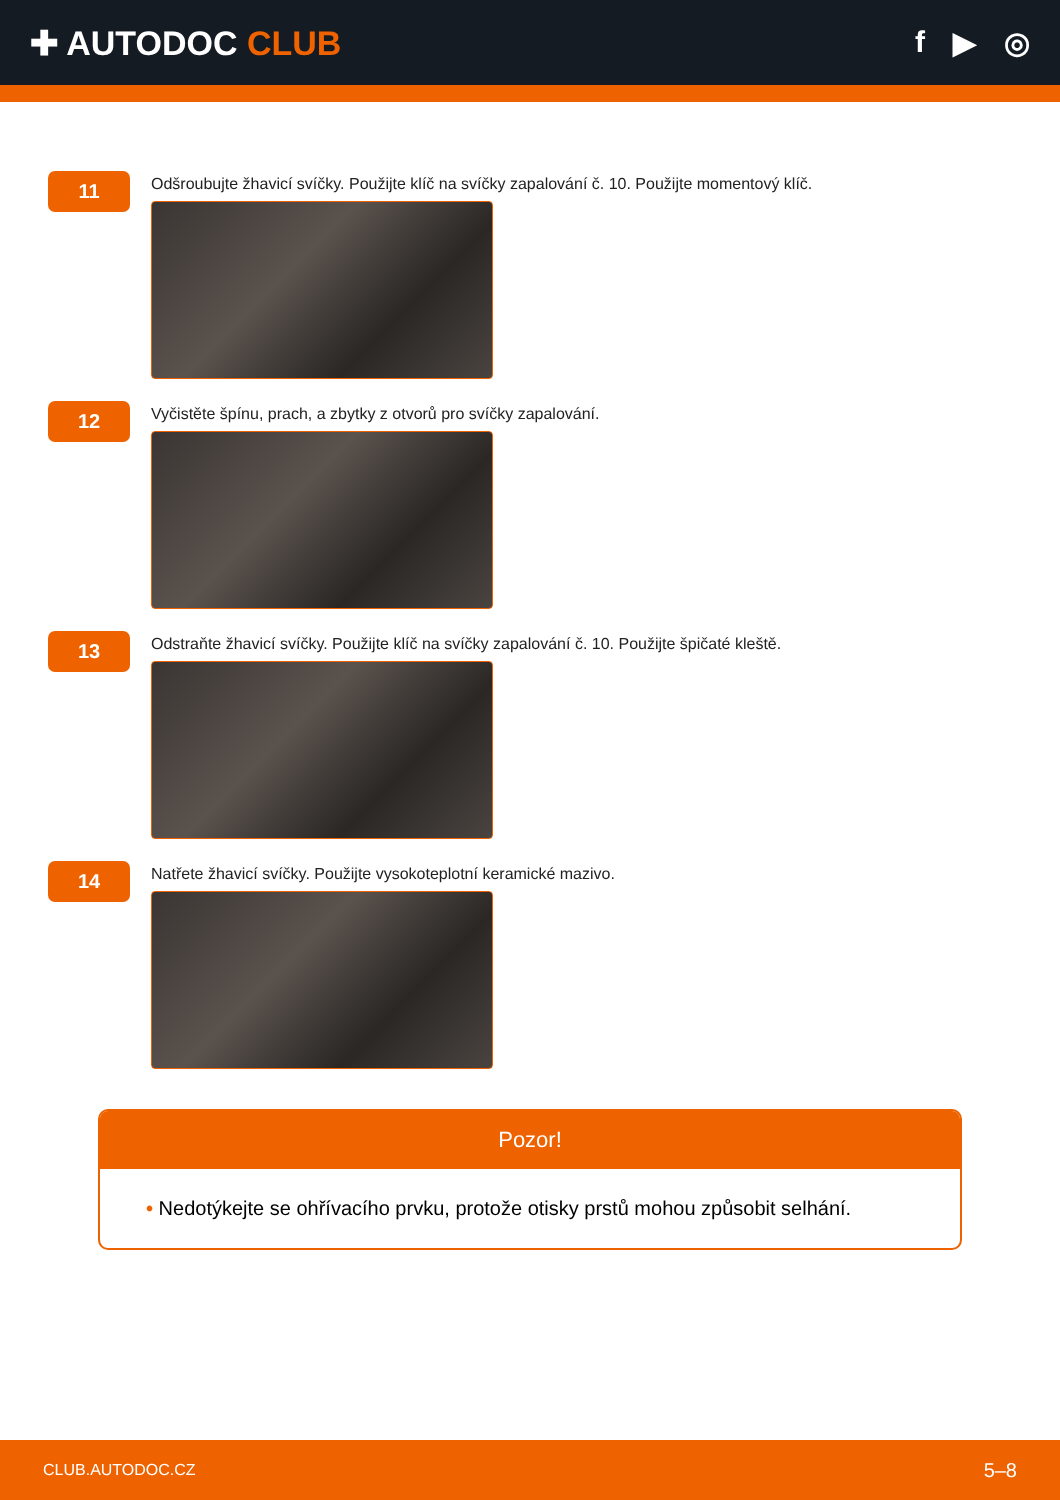✚ AUTODOC CLUB f ▶ ◎
11
Odšroubujte žhavicí svíčky. Použijte klíč na svíčky zapalování č. 10. Použijte momentový klíč.
12
Vyčistěte špínu, prach, a zbytky z otvorů pro svíčky zapalování.
13
Odstraňte žhavicí svíčky. Použijte klíč na svíčky zapalování č. 10. Použijte špičaté kleště.
14
Natřete žhavicí svíčky. Použijte vysokoteplotní keramické mazivo.
Pozor!
• Nedotýkejte se ohřívacího prvku, protože otisky prstů mohou způsobit selhání.
CLUB.AUTODOC.CZ 5–8